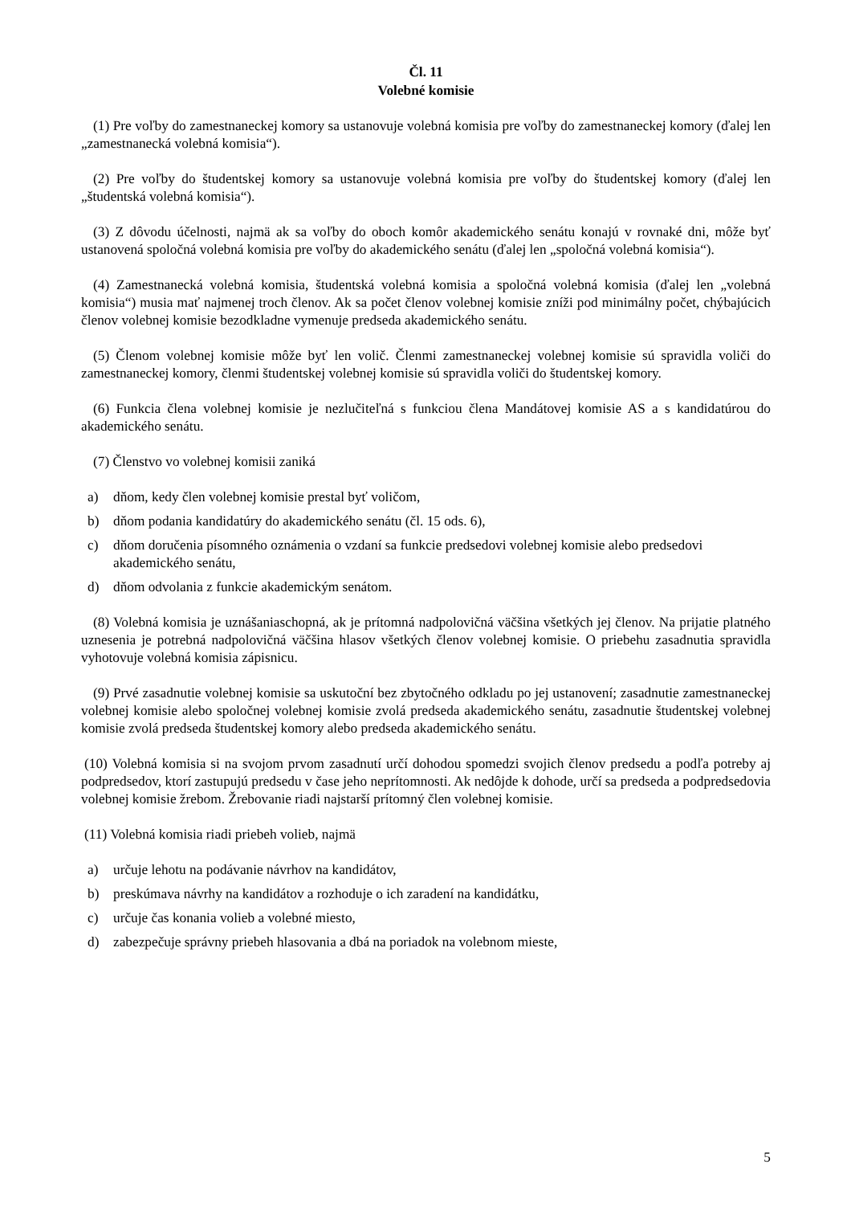Čl. 11
Volebné komisie
(1) Pre voľby do zamestnaneckej komory sa ustanovuje volebná komisia pre voľby do zamestnaneckej komory (ďalej len „zamestnanecká volebná komisia“).
(2) Pre voľby do študentskej komory sa ustanovuje volebná komisia pre voľby do študentskej komory (ďalej len „študentská volebná komisia“).
(3) Z dôvodu účelnosti, najmä ak sa voľby do oboch komôr akademického senátu konajú v rovnaké dni, môže byť ustanovená spoločná volebná komisia pre voľby do akademického senátu (ďalej len „spoločná volebná komisia“).
(4) Zamestnanecká volebná komisia, študentská volebná komisia a spoločná volebná komisia (ďalej len „volebná komisia“) musia mať najmenej troch členov. Ak sa počet členov volebnej komisie zníži pod minimálny počet, chýbajúcich členov volebnej komisie bezodkladne vymenuje predseda akademického senátu.
(5) Členom volebnej komisie môže byť len volič. Členmi zamestnaneckej volebnej komisie sú spravidla voliči do zamestnaneckej komory, členmi študentskej volebnej komisie sú spravidla voliči do študentskej komory.
(6) Funkcia člena volebnej komisie je nezlučiteľná s funkciou člena Mandátovej komisie AS a s kandidatúrou do akademického senátu.
(7) Členstvo vo volebnej komisii zaniká
a) dňom, kedy člen volebnej komisie prestal byť voličom,
b) dňom podania kandidatúry do akademického senátu (čl. 15 ods. 6),
c) dňom doručenia písomného oznámenia o vzdaní sa funkcie predsedovi volebnej komisie alebo predsedovi akademického senátu,
d) dňom odvolania z funkcie akademickým senátom.
(8) Volebná komisia je uznášaniaschopná, ak je prítomná nadpolovičná väčšina všetkých jej členov. Na prijatie platného uznesenia je potrebná nadpolovičná väčšina hlasov všetkých členov volebnej komisie. O priebehu zasadnutia spravidla vyhotovuje volebná komisia zápisnicu.
(9) Prvé zasadnutie volebnej komisie sa uskutoční bez zbytočného odkladu po jej ustanovení; zasadnutie zamestnaneckej volebnej komisie alebo spoločnej volebnej komisie zvolá predseda akademického senátu, zasadnutie študentskej volebnej komisie zvolá predseda študentskej komory alebo predseda akademického senátu.
(10) Volebná komisia si na svojom prvom zasadnutí určí dohodou spomedzi svojich členov predsedu a podľa potreby aj podpredsedov, ktorí zastupujú predsedu v čase jeho neprítomnosti. Ak nedôjde k dohode, určí sa predseda a podpredsedovia volebnej komisie žrebom. Žrebovanie riadi najstarší prítomný člen volebnej komisie.
(11) Volebná komisia riadi priebeh volieb, najmä
a) určuje lehotu na podávanie návrhov na kandidátov,
b) preskúmava návrhy na kandidátov a rozhoduje o ich zaradení na kandidátku,
c) určuje čas konania volieb a volebné miesto,
d) zabezpečuje správny priebeh hlasovania a dbá na poriadok na volebnom mieste,
5